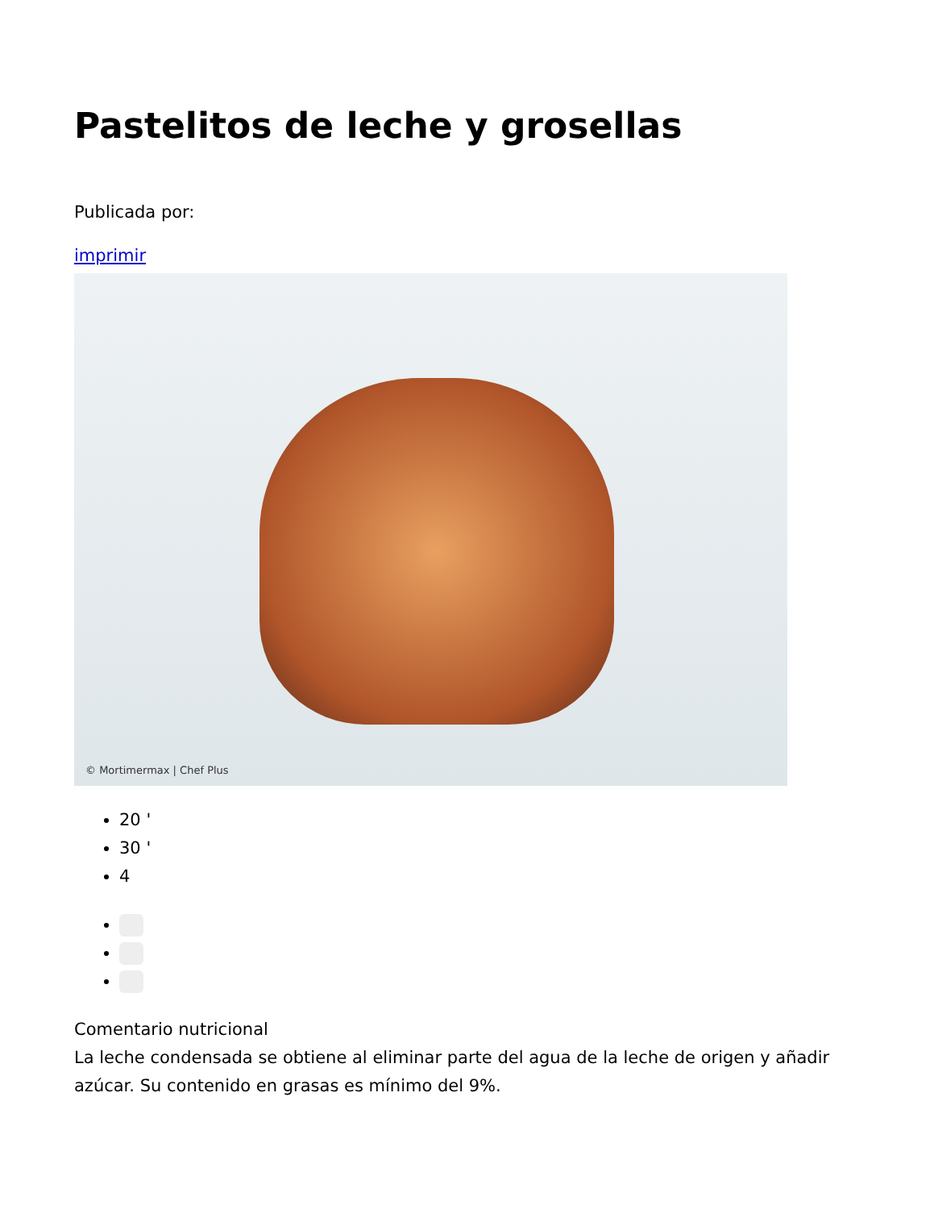Pastelitos de leche y grosellas
Publicada por:
imprimir
© Mortimermax | Chef Plus
20 '
30 '
4
Comentario nutricional
La leche condensada se obtiene al eliminar parte del agua de la leche de origen y añadir azúcar. Su contenido en grasas es mínimo del 9%.